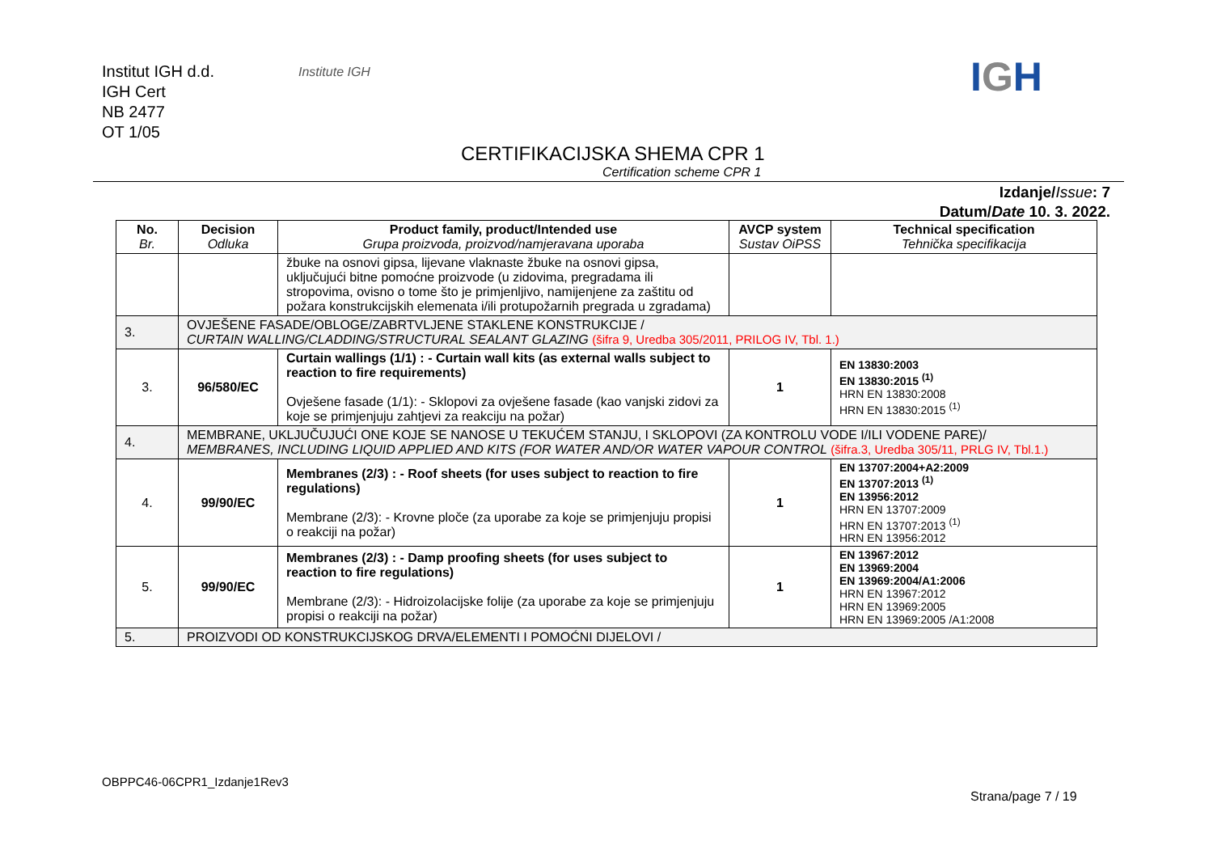Institut IGH d.d.
IGH Cert
NB 2477
OT 1/05
Institute IGH IGH
CERTIFIKACIJSKA SHEMA CPR 1
Certification scheme CPR 1
Izdanje/Issue: 7
Datum/Date 10. 3. 2022.
| No. Br. | Decision Odluka | Product family, product/Intended use Grupa proizvoda, proizvod/namjeravana uporaba | AVCP system Sustav OiPSS | Technical specification Tehnička specifikacija |
| --- | --- | --- | --- | --- |
| | | žbuke na osnovi gipsa, lijevane vlaknaste žbuke na osnovi gipsa, uključujući bitne pomoćne proizvode (u zidovima, pregradama ili stropovima, ovisno o tome što je primjenljivo, namijenjene za zaštitu od požara konstrukcijskih elemenata i/ili protupožarnih pregrada u zgradama) | | |
| 3. | OVJEŠENE FASADE/OBLOGE/ZABRTVLJENE STAKLENE KONSTRUKCIJE / CURTAIN WALLING/CLADDING/STRUCTURAL SEALANT GLAZING (šifra 9, Uredba 305/2011, PRILOG IV, Tbl. 1.) | | | |
| 3. | 96/580/EC | Curtain wallings (1/1) : - Curtain wall kits (as external walls subject to reaction to fire requirements) Ovješene fasade (1/1): - Sklopovi za ovješene fasade (kao vanjski zidovi za koje se primjenjuju zahtjevi za reakciju na požar) | 1 | EN 13830:2003 EN 13830:2015 <sup>(1)</sup> HRN EN 13830:2008 HRN EN 13830:2015 <sup>(1)</sup> |
| 4. | MEMBRANE, UKLJUČUJUĆI ONE KOJE SE NANOSE U TEKUĆEM STANJU, I SKLOPOVI (ZA KONTROLU VODE I/ILI VODENE PARE)/ MEMBRANES, INCLUDING LIQUID APPLIED AND KITS (FOR WATER AND/OR WATER VAPOUR CONTROL (šifra.3, Uredba 305/11, PRLG IV, Tbl.1.) | | | |
| 4. | 99/90/EC | Membranes (2/3) : - Roof sheets (for uses subject to reaction to fire regulations) Membrane (2/3): - Krovne ploče (za uporabe za koje se primjenjuju propisi o reakciji na požar) | 1 | EN 13707:2004+A2:2009 EN 13707:2013 <sup>(1)</sup> EN 13956:2012 HRN EN 13707:2009 HRN EN 13707:2013 <sup>(1)</sup> HRN EN 13956:2012 |
| 5. | 99/90/EC | Membranes (2/3) : - Damp proofing sheets (for uses subject to reaction to fire regulations) Membrane (2/3): - Hidroizolacijske folije (za uporabe za koje se primjenjuju propisi o reakciji na požar) | 1 | EN 13967:2012 EN 13969:2004 EN 13969:2004/A1:2006 HRN EN 13967:2012 HRN EN 13969:2005 HRN EN 13969:2005 /A1:2008 |
| 5. | PROIZVODI OD KONSTRUKCIJSKOG DRVA/ELEMENTI I POMOĆNI DIJELOVI / | | | |
OBPPC46-06CPR1_Izdanje1Rev3
Strana/page 7 / 19